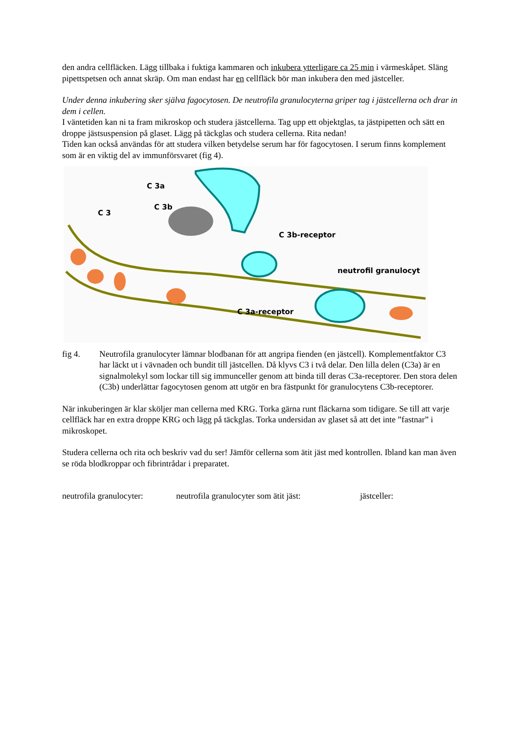den andra cellfläcken. Lägg tillbaka i fuktiga kammaren och inkubera ytterligare ca 25 min i värmeskåpet. Släng pipettspetsen och annat skräp. Om man endast har en cellfläck bör man inkubera den med jästceller.
Under denna inkubering sker själva fagocytosen. De neutrofila granulocyterna griper tag i jästcellerna och drar in dem i cellen.
I väntetiden kan ni ta fram mikroskop och studera jästcellerna. Tag upp ett objektglas, ta jästpipetten och sätt en droppe jästsuspension på glaset. Lägg på täckglas och studera cellerna. Rita nedan!
Tiden kan också användas för att studera vilken betydelse serum har för fagocytosen. I serum finns komplement som är en viktig del av immunförsvaret (fig 4).
C 3a
C 3b
C 3
C 3b-receptor
neutrofil granulocyt
C 3a-receptor
fig 4. Neutrofila granulocyter lämnar blodbanan för att angripa fienden (en jästcell). Komplementfaktor C3 har läckt ut i vävnaden och bundit till jästcellen. Då klyvs C3 i två delar. Den lilla delen (C3a) är en signalmolekyl som lockar till sig immunceller genom att binda till deras C3a-receptorer. Den stora delen (C3b) underlättar fagocytosen genom att utgör en bra fästpunkt för granulocytens C3b-receptorer.
När inkuberingen är klar sköljer man cellerna med KRG. Torka gärna runt fläckarna som tidigare. Se till att varje cellfläck har en extra droppe KRG och lägg på täckglas. Torka undersidan av glaset så att det inte ”fastnar” i mikroskopet.
Studera cellerna och rita och beskriv vad du ser! Jämför cellerna som ätit jäst med kontrollen. Ibland kan man även se röda blodkroppar och fibrintrådar i preparatet.
neutrofila granulocyter: neutrofila granulocyter som ätit jäst: jästceller: